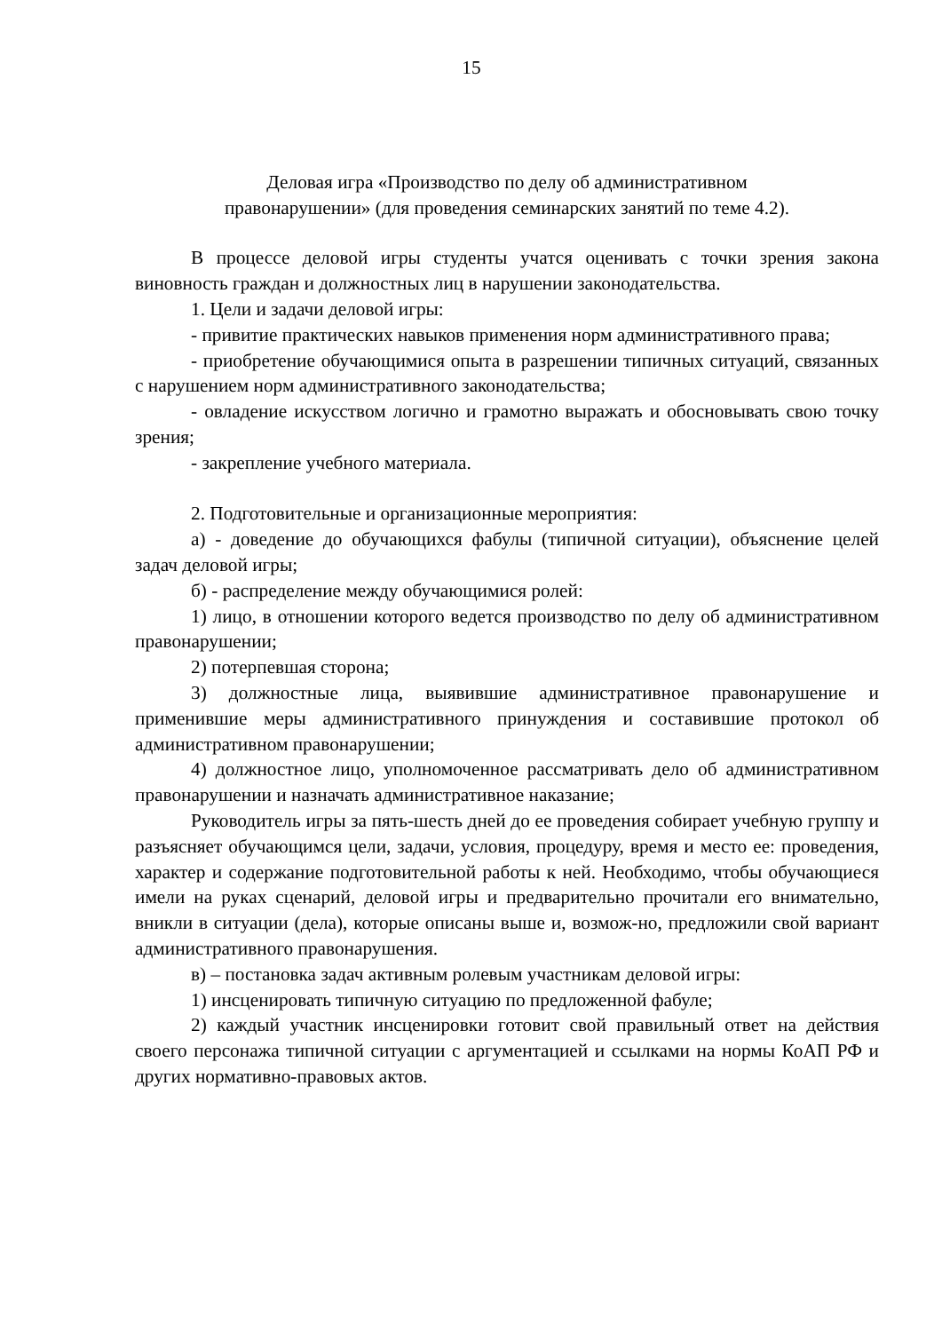15
Деловая игра «Производство по делу об административном
правонарушении» (для проведения семинарских занятий по теме 4.2).
В процессе деловой игры студенты учатся оценивать с точки зрения закона виновность граждан и должностных лиц в нарушении законодательства.
1. Цели и задачи деловой игры:
- привитие практических навыков применения норм административного права;
- приобретение обучающимися опыта в разрешении типичных ситуаций, связанных с нарушением норм административного законодательства;
- овладение искусством логично и грамотно выражать и обосновывать свою точку зрения;
- закрепление учебного материала.
2. Подготовительные и организационные мероприятия:
а) - доведение до обучающихся фабулы (типичной ситуации), объяснение целей задач деловой игры;
б) - распределение между обучающимися ролей:
1) лицо, в отношении которого ведется производство по делу об административном правонарушении;
2) потерпевшая сторона;
3) должностные лица, выявившие административное правонарушение и применившие меры административного принуждения и составившие протокол об административном правонарушении;
4) должностное лицо, уполномоченное рассматривать дело об административном правонарушении и назначать административное наказание;
Руководитель игры за пять-шесть дней до ее проведения собирает учебную группу и разъясняет обучающимся цели, задачи, условия, процедуру, время и место ее: проведения, характер и содержание подготовительной работы к ней. Необходимо, чтобы обучающиеся имели на руках сценарий, деловой игры и предварительно прочитали его внимательно, вникли в ситуации (дела), которые описаны выше и, возмож-но, предложили свой вариант административного правонарушения.
в) – постановка задач активным ролевым участникам деловой игры:
1) инсценировать типичную ситуацию по предложенной фабуле;
2) каждый участник инсценировки готовит свой правильный ответ на действия своего персонажа типичной ситуации с аргументацией и ссылками на нормы КоАП РФ и других нормативно-правовых актов.